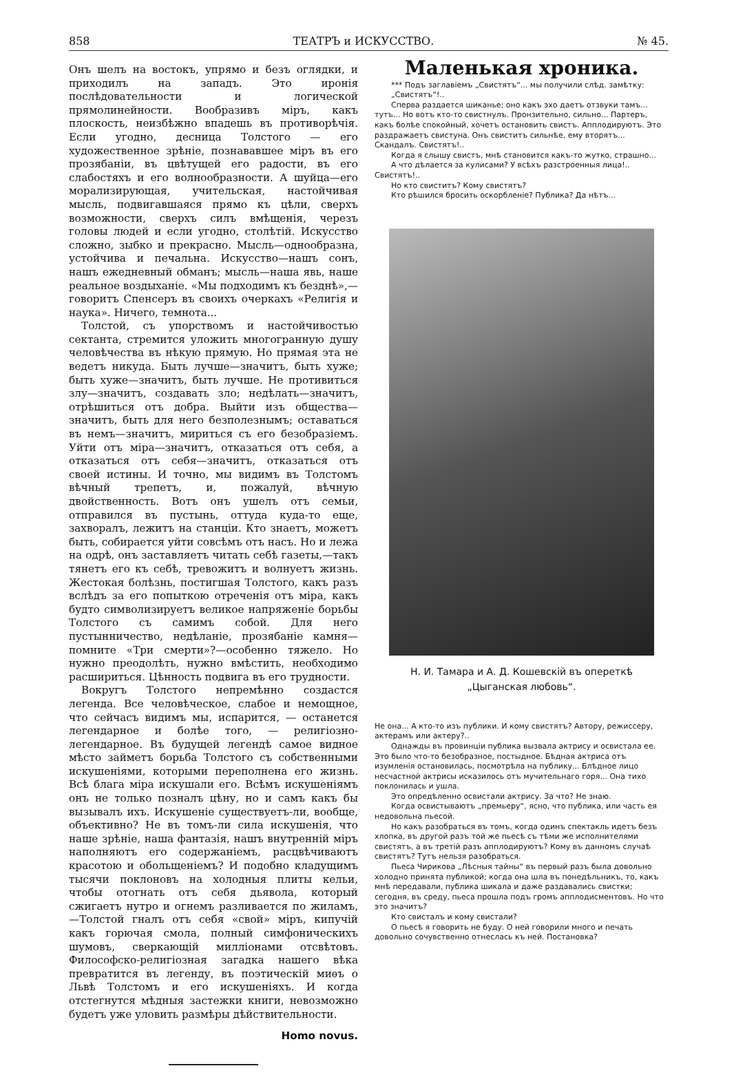858 ТЕАТРЪ и ИСКУССТВО. № 45.
Онъ шелъ на востокъ, упрямо и безъ оглядки, и приходилъ на западъ. Это иронія послѣдовательности и логической прямолинейности. Вообразивъ міръ, какъ плоскость, неизбѣжно впадешь въ противорѣчія. Если угодно, десница Толстого — его художественное зрѣніе, познававшее міръ въ его прозябаніи, въ цвѣтущей его радости, въ его слабостяхъ и его волнообразности. А шуйца—его морализирующая, учительская, настойчивая мысль, подвигавшаяся прямо къ цѣли, сверхъ возможности, сверхъ силъ вмѣщенія, черезъ головы людей и если угодно, столѣтій. Искусство сложно, зыбко и прекрасно. Мысль—однообразна, устойчива и печальна. Искусство—нашъ сонъ, нашъ ежедневный обманъ; мысль—наша явь, наше реальное воздыханіе. «Мы подходимъ къ безднѣ»,—говоритъ Спенсеръ въ своихъ очеркахъ «Религія и наука». Ничего, темнота...
Толстой, съ упорствомъ и настойчивостью сектанта, стремится уложить многогранную душу человѣчества въ нѣкую прямую. Но прямая эта не ведетъ никуда. Быть лучше—значитъ, быть хуже; быть хуже—значитъ, быть лучше. Не противиться злу—значитъ, создавать зло; недѣлать—значитъ, отрѣшиться отъ добра. Выйти изъ общества—значитъ, быть для него безполезнымъ; оставаться въ немъ—значитъ, мириться съ его безобразіемъ. Уйти отъ міра—значитъ, отказаться отъ себя, а отказаться отъ себя—значитъ, отказаться отъ своей истины. И точно, мы видимъ въ Толстомъ вѣчный трепетъ, и, пожалуй, вѣчную двойственность. Вотъ онъ ушелъ отъ семьи, отправился въ пустынь, оттуда куда-то еще, захворалъ, лежитъ на станціи. Кто знаетъ, можетъ быть, собирается уйти совсѣмъ отъ насъ. Но и лежа на одрѣ, онъ заставляетъ читать себѣ газеты,—такъ тянетъ его къ себѣ, тревожитъ и волнуетъ жизнь. Жестокая болѣзнь, постигшая Толстого, какъ разъ вслѣдъ за его попыткою отреченія отъ міра, какъ будто символизируетъ великое напряженіе борьбы Толстого съ самимъ собой. Для него пустынничество, недѣланіе, прозябаніе камня—помните «Три смерти»?—особенно тяжело. Но нужно преодолѣть, нужно вмѣстить, необходимо расшириться. Цѣнность подвига въ его трудности.
Вокругъ Толстого непремѣнно создастся легенда. Все человѣческое, слабое и немощное, что сейчасъ видимъ мы, испарится, — останется легендарное и болѣе того, — религіозно-легендарное. Въ будущей легендѣ самое видное мѣсто займетъ борьба Толстого съ собственными искушеніями, которыми переполнена его жизнь. Всѣ блага міра искушали его. Всѣмъ искушеніямъ онъ не только позналъ цѣну, но и самъ какъ бы вызывалъ ихъ. Искушеніе существуетъ-ли, вообще, объективно? Не въ томъ-ли сила искушенія, что наше зрѣніе, наша фантазія, нашъ внутренній міръ наполняютъ его содержаніемъ, расцвѣчиваютъ красотою и обольщеніемъ? И подобно кладущимъ тысячи поклоновъ на холодныя плиты кельи, чтобы отогнать отъ себя дьявола, который сжигаетъ нутро и огнемъ разливается по жиламъ,—Толстой гналъ отъ себя «свой» міръ, кипучій какъ горючая смола, полный симфоническихъ шумовъ, сверкающій милліонами отсвѣтовъ. Философско-религіозная загадка нашего вѣка превратится въ легенду, въ поэтическій миѳъ о Львѣ Толстомъ и его искушеніяхъ. И когда отстегнутся мѣдныя застежки книги, невозможно будетъ уже уловить размѣры дѣйствительности.
Homo novus.
Маленькая хроника.
*** Подъ заглавіемъ „Свистятъ“... мы получили слѣд. замѣтку:
„Свистятъ“!..
Сперва раздается шиканье; оно какъ эхо даетъ отзвуки тамъ... тутъ... Но вотъ кто-то свистнулъ. Пронзительно, сильно... Партеръ, какъ болѣе спокойный, хочетъ остановить свистъ. Апплодируютъ. Это раздражаетъ свистуна. Онъ свиститъ сильнѣе, ему вторятъ... Скандалъ. Свистятъ!..
Когда я слышу свистъ, мнѣ становится какъ-то жутко, страшно...
А что дѣлается за кулисами? У всѣхъ разстроенныя лица!.. Свистятъ!..
Но кто свиститъ? Кому свистятъ?
Кто рѣшился бросить оскорбленіе? Публика? Да нѣтъ...
Н. И. Тамара и А. Д. Кошевскій въ опереткѣ
„Цыганская любовь“.
Не она... А кто-то изъ публики. И кому свистятъ? Автору, режиссеру, актерамъ или актеру?..
Однажды въ провинціи публика вызвала актрису и освистала ее. Это было что-то безобразное, постыдное. Бѣдная актриса отъ изумленія остановилась, посмотрѣла на публику... Блѣдное лицо несчастной актрисы исказилось отъ мучительнаго горя... Она тихо поклонилась и ушла.
Это опредѣленно освистали актрису. За что? Не знаю.
Когда освистываютъ „премьеру“, ясно, что публика, или часть ея недовольна пьесой.
Но какъ разобраться въ томъ, когда одинъ спектакль идетъ безъ хлопка, въ другой разъ той же пьесѣ съ тѣми же исполнителями свистятъ, а въ третій разъ апплодируютъ? Кому въ данномъ случаѣ свистятъ? Тутъ нельзя разобраться.
Пьеса Чирикова „Лѣсныя тайны“ въ первый разъ была довольно холодно принята публикой; когда она шла въ понедѣльникъ, то, какъ мнѣ передавали, публика шикала и даже раздавались свистки; сегодня, въ среду, пьеса прошла подъ громъ апплодисментовъ. Но что это значитъ?
Кто свисталъ и кому свистали?
О пьесѣ я говорить не буду. О ней говорили много и печать довольно сочувственно отнеслась къ ней. Постановка?